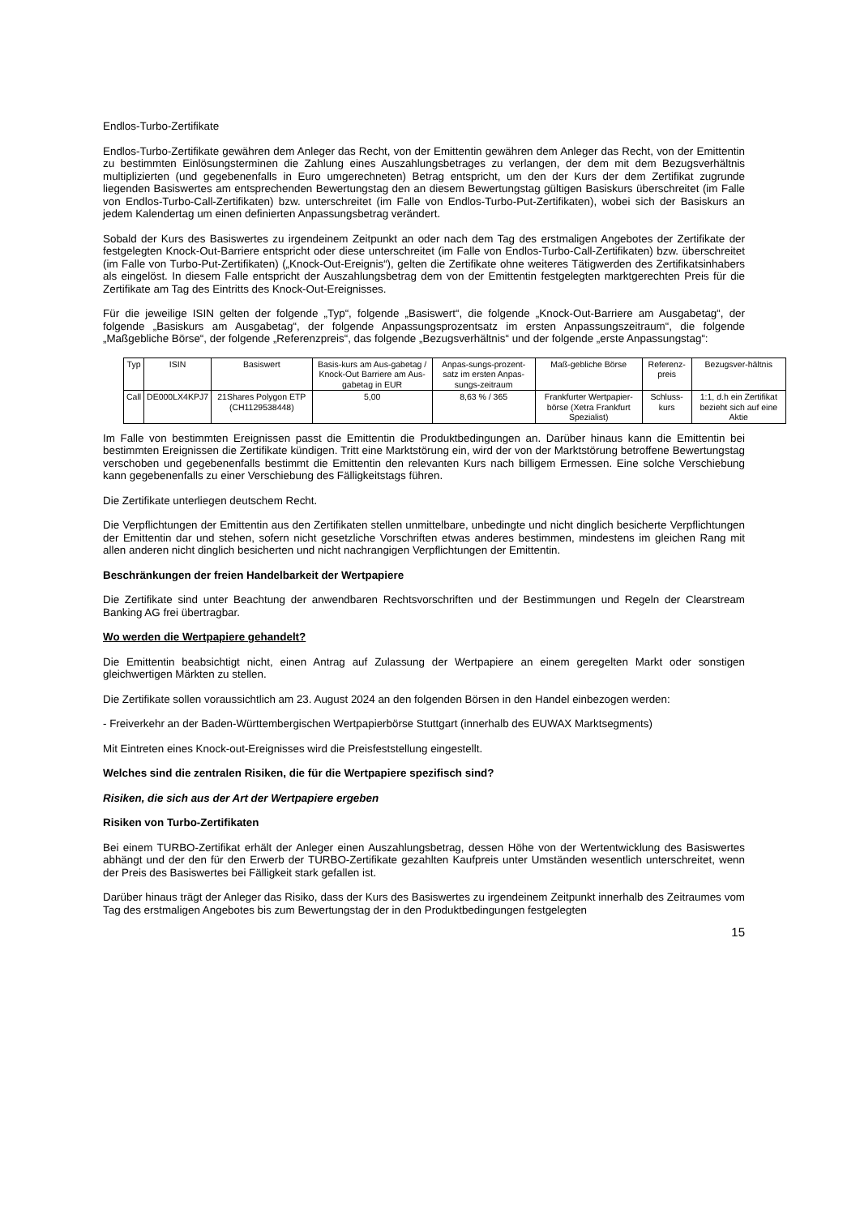Endlos-Turbo-Zertifikate
Endlos-Turbo-Zertifikate gewähren dem Anleger das Recht, von der Emittentin gewähren dem Anleger das Recht, von der Emittentin zu bestimmten Einlösungsterminen die Zahlung eines Auszahlungsbetrages zu verlangen, der dem mit dem Bezugsverhältnis multiplizierten (und gegebenenfalls in Euro umgerechneten) Betrag entspricht, um den der Kurs der dem Zertifikat zugrunde liegenden Basiswertes am entsprechenden Bewertungstag den an diesem Bewertungstag gültigen Basiskurs überschreitet (im Falle von Endlos-Turbo-Call-Zertifikaten) bzw. unterschreitet (im Falle von Endlos-Turbo-Put-Zertifikaten), wobei sich der Basiskurs an jedem Kalendertag um einen definierten Anpassungsbetrag verändert.
Sobald der Kurs des Basiswertes zu irgendeinem Zeitpunkt an oder nach dem Tag des erstmaligen Angebotes der Zertifikate der festgelegten Knock-Out-Barriere entspricht oder diese unterschreitet (im Falle von Endlos-Turbo-Call-Zertifikaten) bzw. überschreitet (im Falle von Turbo-Put-Zertifikaten) („Knock-Out-Ereignis“), gelten die Zertifikate ohne weiteres Tätigwerden des Zertifikatsinhabers als eingelöst. In diesem Falle entspricht der Auszahlungsbetrag dem von der Emittentin festgelegten marktgerechten Preis für die Zertifikate am Tag des Eintritts des Knock-Out-Ereignisses.
Für die jeweilige ISIN gelten der folgende „Typ“, folgende „Basiswert“, die folgende „Knock-Out-Barriere am Ausgabetag“, der folgende „Basiskurs am Ausgabetag“, der folgende Anpassungsprozentsatz im ersten Anpassungszeitraum“, die folgende „Maßgebliche Börse“, der folgende „Referenzpreis“, das folgende „Bezugsverhältnis“ und der folgende „erste Anpassungstag“:
| Typ | ISIN | Basiswert | Basis-kurs am Aus-gabetag / Knock-Out Barriere am Aus-gabetag in EUR | Anpas-sungs-prozent-satz im ersten Anpas-sungs-zeitraum | Maß-gebliche Börse | Referenz-preis | Bezugsver-hältnis |
| Call | DE000LX4KPJ7 | 21Shares Polygon ETP (CH1129538448) | 5,00 | 8,63 % / 365 | Frankfurter Wertpapier-börse (Xetra Frankfurt Spezialist) | Schluss-kurs | 1:1, d.h ein Zertifikat bezieht sich auf eine Aktie |
Im Falle von bestimmten Ereignissen passt die Emittentin die Produktbedingungen an. Darüber hinaus kann die Emittentin bei bestimmten Ereignissen die Zertifikate kündigen. Tritt eine Marktstörung ein, wird der von der Marktstörung betroffene Bewertungstag verschoben und gegebenenfalls bestimmt die Emittentin den relevanten Kurs nach billigem Ermessen. Eine solche Verschiebung kann gegebenenfalls zu einer Verschiebung des Fälligkeitstags führen.
Die Zertifikate unterliegen deutschem Recht.
Die Verpflichtungen der Emittentin aus den Zertifikaten stellen unmittelbare, unbedingte und nicht dinglich besicherte Verpflichtungen der Emittentin dar und stehen, sofern nicht gesetzliche Vorschriften etwas anderes bestimmen, mindestens im gleichen Rang mit allen anderen nicht dinglich besicherten und nicht nachrangigen Verpflichtungen der Emittentin.
Beschränkungen der freien Handelbarkeit der Wertpapiere
Die Zertifikate sind unter Beachtung der anwendbaren Rechtsvorschriften und der Bestimmungen und Regeln der Clearstream Banking AG frei übertragbar.
Wo werden die Wertpapiere gehandelt?
Die Emittentin beabsichtigt nicht, einen Antrag auf Zulassung der Wertpapiere an einem geregelten Markt oder sonstigen gleichwertigen Märkten zu stellen.
Die Zertifikate sollen voraussichtlich am 23. August 2024 an den folgenden Börsen in den Handel einbezogen werden:
- Freiverkehr an der Baden-Württembergischen Wertpapierbörse Stuttgart (innerhalb des EUWAX Marktsegments)
Mit Eintreten eines Knock-out-Ereignisses wird die Preisfeststellung eingestellt.
Welches sind die zentralen Risiken, die für die Wertpapiere spezifisch sind?
Risiken, die sich aus der Art der Wertpapiere ergeben
Risiken von Turbo-Zertifikaten
Bei einem TURBO-Zertifikat erhält der Anleger einen Auszahlungsbetrag, dessen Höhe von der Wertentwicklung des Basiswertes abhängt und der den für den Erwerb der TURBO-Zertifikate gezahlten Kaufpreis unter Umständen wesentlich unterschreitet, wenn der Preis des Basiswertes bei Fälligkeit stark gefallen ist.
Darüber hinaus trägt der Anleger das Risiko, dass der Kurs des Basiswertes zu irgendeinem Zeitpunkt innerhalb des Zeitraumes vom Tag des erstmaligen Angebotes bis zum Bewertungstag der in den Produktbedingungen festgelegten
15